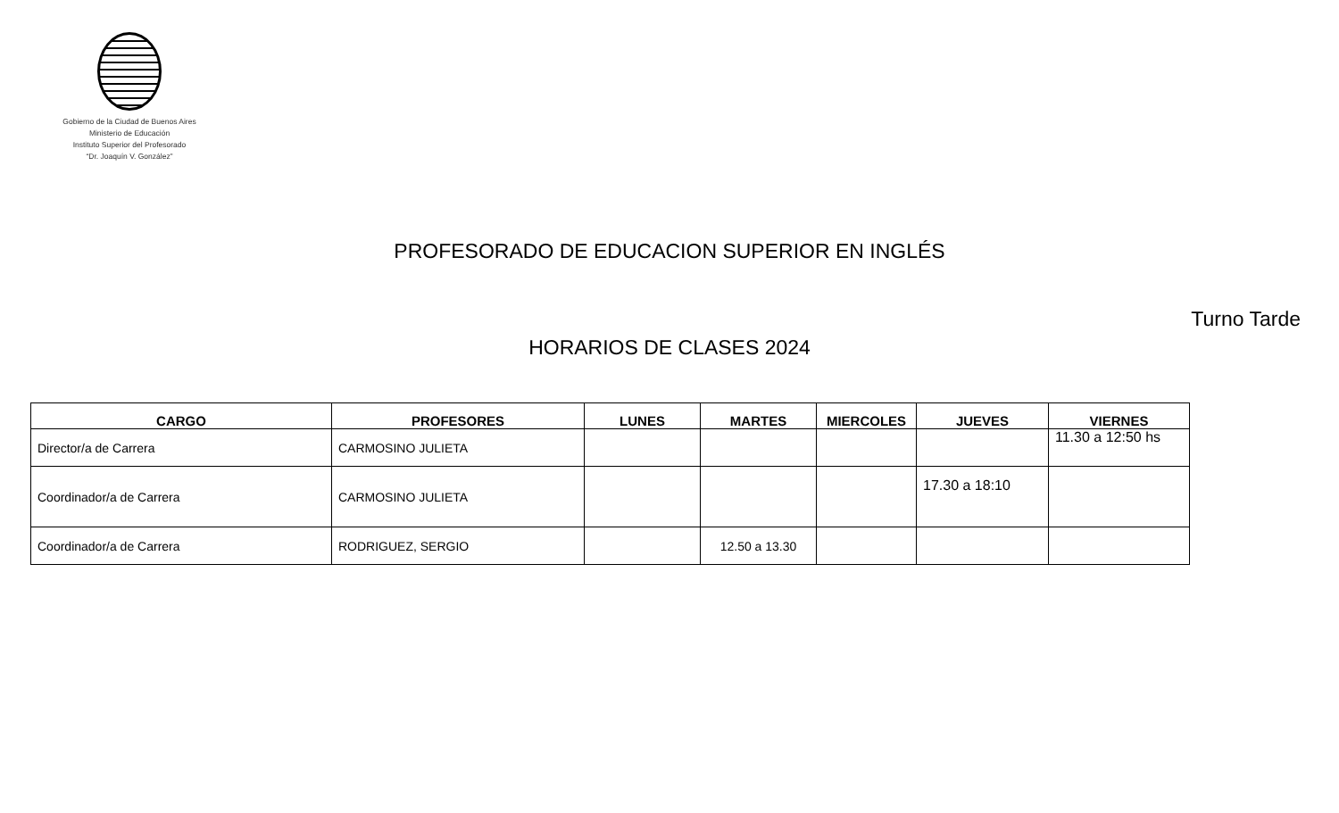Gobierno de la Ciudad de Buenos Aires
Ministerio de Educación
Instituto Superior del Profesorado
“Dr. Joaquín V. González”
PROFESORADO DE EDUCACION SUPERIOR EN INGLÉS
Turno Tarde
HORARIOS DE CLASES 2024
| CARGO | PROFESORES | LUNES | MARTES | MIERCOLES | JUEVES | VIERNES |
| --- | --- | --- | --- | --- | --- | --- |
| Director/a de Carrera | CARMOSINO JULIETA | | | | | 11.30 a 12:50 hs |
| Coordinador/a de Carrera | CARMOSINO JULIETA | | | | 17.30 a 18:10 | |
| Coordinador/a de Carrera | RODRIGUEZ, SERGIO | | 12.50 a 13.30 | | | |